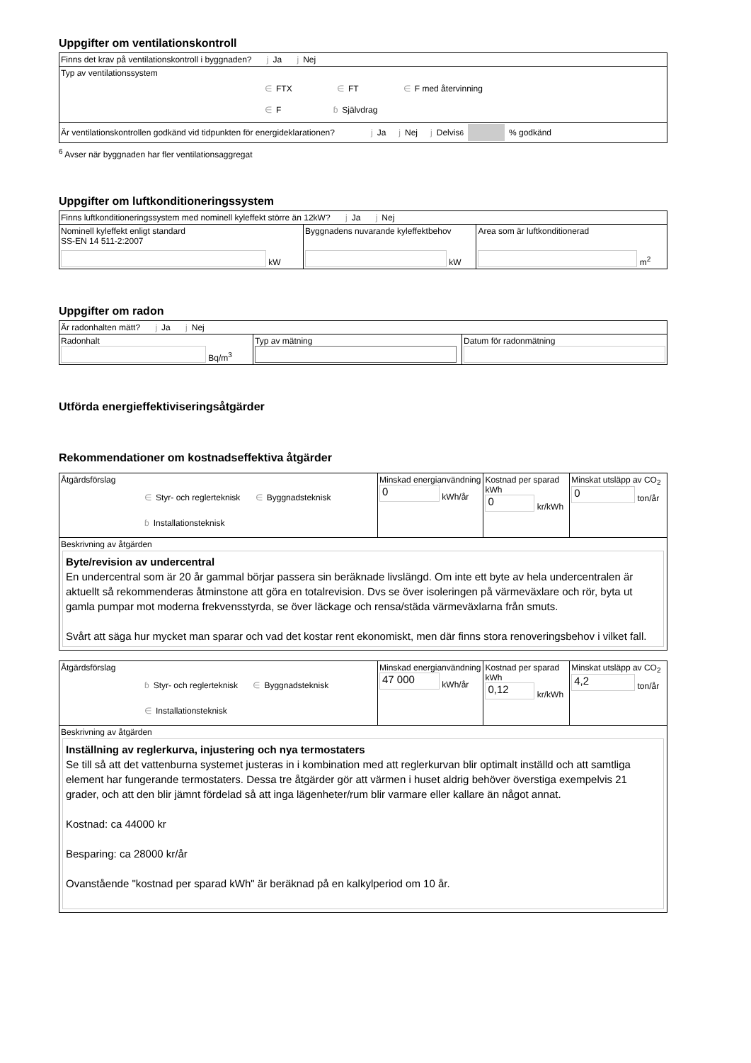Uppgifter om ventilationskontroll
| Finns det krav på ventilationskontroll i byggnaden? j Ja j Nej |
| Typ av ventilationssystem ∈ FTX ∈ FT ∈ F med återvinning ∈ F ɓ Självdrag |
| Är ventilationskontrollen godkänd vid tidpunkten för energideklarationen? j Ja j Nej j Delvis <sup>6</sup> % godkänd |
<sup>6</sup> Avser när byggnaden har fler ventilationsaggregat
Uppgifter om luftkonditioneringssystem
| Finns luftkonditioneringssystem med nominell kyleffekt större än 12kW? j Ja j Nej | | |
| Nominell kyleffekt enligt standard SS-EN 14 511-2:2007 kW | Byggnadens nuvarande kyleffektbehov kW | Area som är luftkonditionerad m<sup>2</sup> |
Uppgifter om radon
| Är radonhalten mätt? j Ja j Nej | | |
| Radonhalt Bq/m<sup>3</sup> | Typ av mätning | Datum för radonmätning |
Utförda energieffektiviseringsåtgärder
Rekommendationer om kostnadseffektiva åtgärder
| Åtgärdsförslag ∈ Styr- och reglerteknisk ∈ Byggnadsteknisk ɓ Installationsteknisk | Minskad energianvändning 0 kWh/år | Kostnad per sparad kWh 0 kr/kWh | Minskat utsläpp av CO<sub>2</sub> 0 ton/år |
| Beskrivning av åtgärden Byte/revision av undercentral En undercentral som är 20 år gammal börjar passera sin beräknade livslängd. Om inte ett byte av hela undercentralen är aktuellt så rekommenderas åtminstone att göra en totalrevision. Dvs se över isoleringen på värmeväxlare och rör, byta ut gamla pumpar mot moderna frekvensstyrda, se över läckage och rensa/städa värmeväxlarna från smuts. Svårt att säga hur mycket man sparar och vad det kostar rent ekonomiskt, men där finns stora renoveringsbehov i vilket fall. | | | |
| Åtgärdsförslag ɓ Styr- och reglerteknisk ∈ Byggnadsteknisk ∈ Installationsteknisk | Minskad energianvändning 47 000 kWh/år | Kostnad per sparad kWh 0,12 kr/kWh | Minskat utsläpp av CO<sub>2</sub> 4,2 ton/år |
| Beskrivning av åtgärden Inställning av reglerkurva, injustering och nya termostaters Se till så att det vattenburna systemet justeras in i kombination med att reglerkurvan blir optimalt inställd och att samtliga element har fungerande termostaters. Dessa tre åtgärder gör att värmen i huset aldrig behöver överstiga exempelvis 21 grader, och att den blir jämnt fördelad så att inga lägenheter/rum blir varmare eller kallare än något annat. Kostnad: ca 44000 kr Besparing: ca 28000 kr/år Ovanstående "kostnad per sparad kWh" är beräknad på en kalkylperiod om 10 år. | | | |